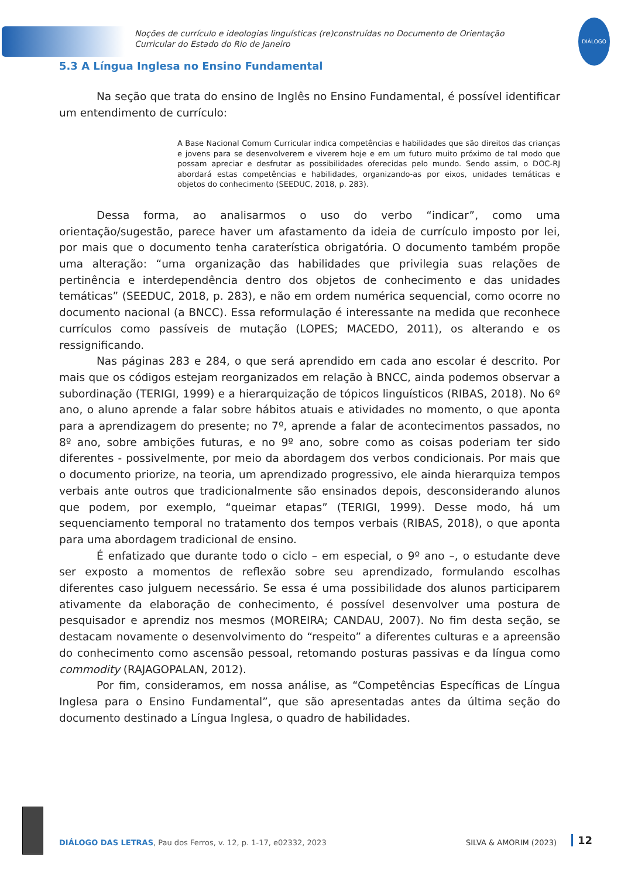Noções de currículo e ideologias linguísticas (re)construídas no Documento de Orientação
Curricular do Estado do Rio de Janeiro
DIÁLOGO
5.3 A Língua Inglesa no Ensino Fundamental
Na seção que trata do ensino de Inglês no Ensino Fundamental, é possível identificar um entendimento de currículo:
A Base Nacional Comum Curricular indica competências e habilidades que são direitos das crianças e jovens para se desenvolverem e viverem hoje e em um futuro muito próximo de tal modo que possam apreciar e desfrutar as possibilidades oferecidas pelo mundo. Sendo assim, o DOC-RJ abordará estas competências e habilidades, organizando-as por eixos, unidades temáticas e objetos do conhecimento (SEEDUC, 2018, p. 283).
Dessa forma, ao analisarmos o uso do verbo “indicar”, como uma orientação/sugestão, parece haver um afastamento da ideia de currículo imposto por lei, por mais que o documento tenha caraterística obrigatória. O documento também propõe uma alteração: “uma organização das habilidades que privilegia suas relações de pertinência e interdependência dentro dos objetos de conhecimento e das unidades temáticas” (SEEDUC, 2018, p. 283), e não em ordem numérica sequencial, como ocorre no documento nacional (a BNCC). Essa reformulação é interessante na medida que reconhece currículos como passíveis de mutação (LOPES; MACEDO, 2011), os alterando e os ressignificando.
Nas páginas 283 e 284, o que será aprendido em cada ano escolar é descrito. Por mais que os códigos estejam reorganizados em relação à BNCC, ainda podemos observar a subordinação (TERIGI, 1999) e a hierarquização de tópicos linguísticos (RIBAS, 2018). No 6º ano, o aluno aprende a falar sobre hábitos atuais e atividades no momento, o que aponta para a aprendizagem do presente; no 7º, aprende a falar de acontecimentos passados, no 8º ano, sobre ambições futuras, e no 9º ano, sobre como as coisas poderiam ter sido diferentes - possivelmente, por meio da abordagem dos verbos condicionais. Por mais que o documento priorize, na teoria, um aprendizado progressivo, ele ainda hierarquiza tempos verbais ante outros que tradicionalmente são ensinados depois, desconsiderando alunos que podem, por exemplo, “queimar etapas” (TERIGI, 1999). Desse modo, há um sequenciamento temporal no tratamento dos tempos verbais (RIBAS, 2018), o que aponta para uma abordagem tradicional de ensino.
É enfatizado que durante todo o ciclo – em especial, o 9º ano –, o estudante deve ser exposto a momentos de reflexão sobre seu aprendizado, formulando escolhas diferentes caso julguem necessário. Se essa é uma possibilidade dos alunos participarem ativamente da elaboração de conhecimento, é possível desenvolver uma postura de pesquisador e aprendiz nos mesmos (MOREIRA; CANDAU, 2007). No fim desta seção, se destacam novamente o desenvolvimento do “respeito” a diferentes culturas e a apreensão do conhecimento como ascensão pessoal, retomando posturas passivas e da língua como commodity (RAJAGOPALAN, 2012).
Por fim, consideramos, em nossa análise, as “Competências Específicas de Língua Inglesa para o Ensino Fundamental”, que são apresentadas antes da última seção do documento destinado a Língua Inglesa, o quadro de habilidades.
DIÁLOGO DAS LETRAS, Pau dos Ferros, v. 12, p. 1-17, e02332, 2023
SILVA & AMORIM (2023) 12